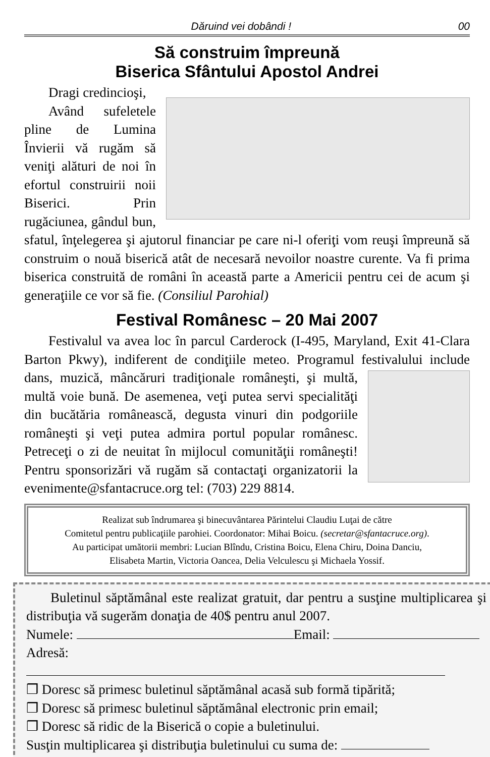Dăruind vei dobândi ! 00
Să construim împreună
Biserica Sfântului Apostol Andrei
Dragi credincioşi,
Având sufeletele pline de Lumina Învierii vă rugăm să veniţi alături de noi în efortul construirii noii Biserici. Prin rugăciunea, gândul bun, sfatul, înţelegerea şi ajutorul financiar pe care ni-l oferiţi vom reuşi împreună să construim o nouă biserică atât de necesară nevoilor noastre curente. Va fi prima biserica construită de români în această parte a Americii pentru cei de acum şi generaţiile ce vor să fie. (Consiliul Parohial)
Festival Românesc – 20 Mai 2007
Festivalul va avea loc în parcul Carderock (I-495, Maryland, Exit 41-Clara Barton Pkwy), indiferent de condiţiile meteo. Programul festivalului include dans, muzică, mâncăruri tradiţionale româneşti, şi multă, multă voie bună. De asemenea, veţi putea servi specialităţi din bucătăria românească, degusta vinuri din podgoriile româneşti şi veţi putea admira portul popular românesc. Petreceţi o zi de neuitat în mijlocul comunităţii româneşti! Pentru sponsorizări vă rugăm să contactaţi organizatorii la evenimente@sfantacruce.org tel: (703) 229 8814.
Realizat sub îndrumarea şi binecuvântarea Părintelui Claudiu Luţai de către
Comitetul pentru publicaţiile parohiei. Coordonator: Mihai Boicu. (secretar@sfantacruce.org).
Au participat umătorii membri: Lucian Blîndu, Cristina Boicu, Elena Chiru, Doina Danciu,
Elisabeta Martin, Victoria Oancea, Delia Velculescu şi Michaela Yossif.
Buletinul săptămânal este realizat gratuit, dar pentru a susţine multiplicarea şi distribuţia vă sugerăm donaţia de 40$ pentru anul 2007.
Numele: Email:
Adresă:
❒ Doresc să primesc buletinul săptămânal acasă sub formă tipărită;
❒ Doresc să primesc buletinul săptămânal electronic prin email;
❒ Doresc să ridic de la Biserică o copie a buletinului.
Susţin multiplicarea şi distribuţia buletinului cu suma de: